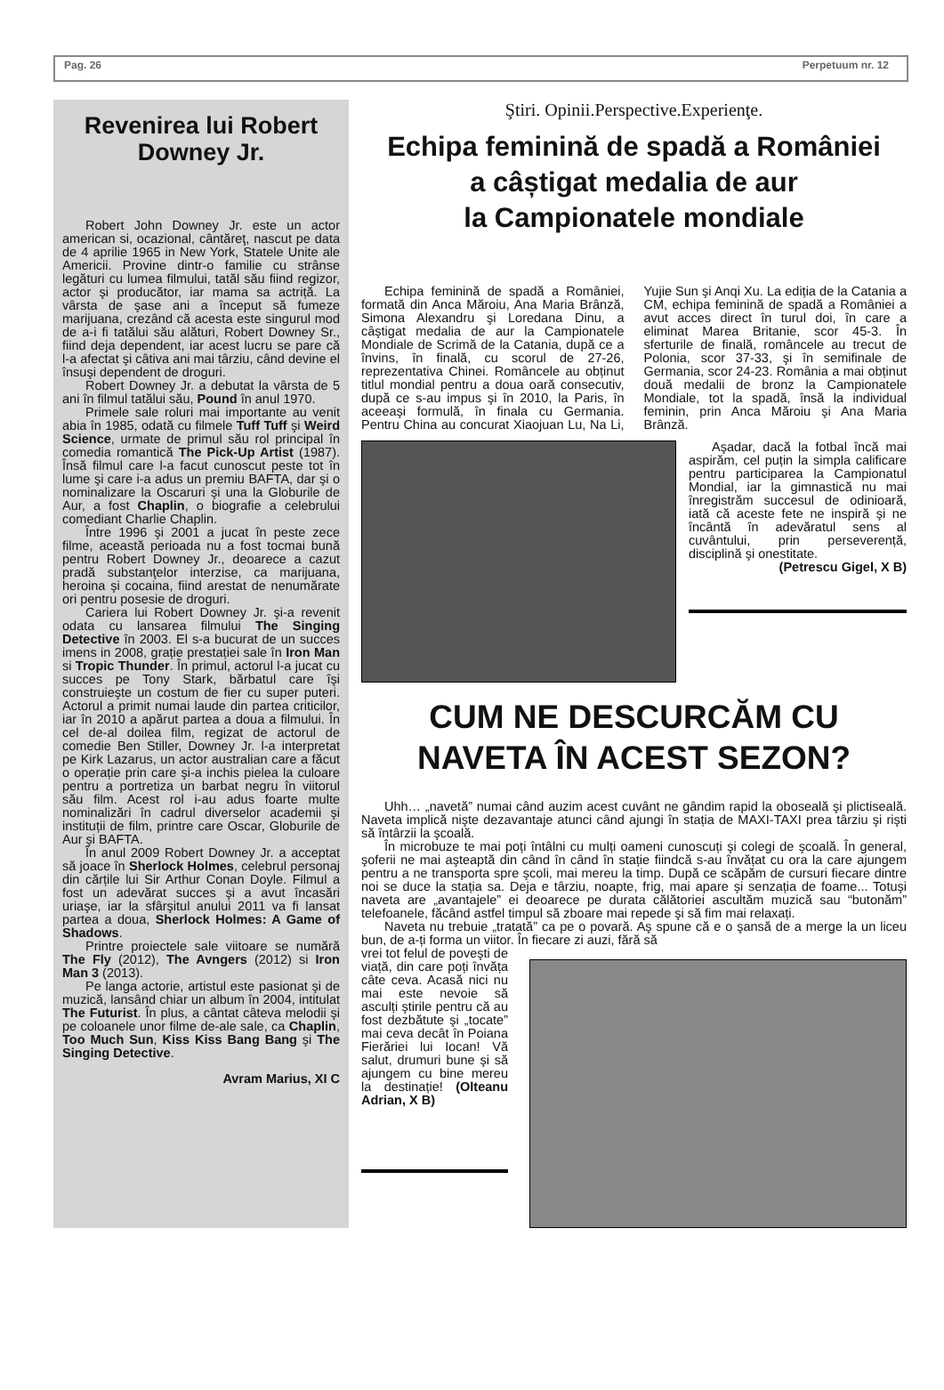Pag. 26 Perpetuum nr. 12
Revenirea lui Robert Downey Jr.
Robert John Downey Jr. este un actor american si, ocazional, cântăreţ, nascut pe data de 4 aprilie 1965 in New York, Statele Unite ale Americii. Provine dintr-o familie cu strânse legături cu lumea filmului, tatăl său fiind regizor, actor şi producător, iar mama sa actriță. La vârsta de şase ani a început să fumeze marijuana, crezând că acesta este singurul mod de a-i fi tatălui său alături, Robert Downey Sr., fiind deja dependent, iar acest lucru se pare că l-a afectat şi câtiva ani mai târziu, când devine el însuşi dependent de droguri.
Robert Downey Jr. a debutat la vârsta de 5 ani în filmul tatălui său, Pound în anul 1970.
Primele sale roluri mai importante au venit abia în 1985, odată cu filmele Tuff Tuff şi Weird Science, urmate de primul său rol principal în comedia romantică The Pick-Up Artist (1987). Însă filmul care l-a facut cunoscut peste tot în lume şi care i-a adus un premiu BAFTA, dar şi o nominalizare la Oscaruri şi una la Globurile de Aur, a fost Chaplin, o biografie a celebrului comediant Charlie Chaplin.
Între 1996 şi 2001 a jucat în peste zece filme, această perioada nu a fost tocmai bună pentru Robert Downey Jr., deoarece a cazut pradă substanţelor interzise, ca marijuana, heroina şi cocaina, fiind arestat de nenumărate ori pentru posesie de droguri.
Cariera lui Robert Downey Jr. şi-a revenit odata cu lansarea filmului The Singing Detective în 2003. El s-a bucurat de un succes imens in 2008, grație prestației sale în Iron Man si Tropic Thunder. În primul, actorul l-a jucat cu succes pe Tony Stark, bărbatul care îşi construieşte un costum de fier cu super puteri. Actorul a primit numai laude din partea criticilor, iar în 2010 a apărut partea a doua a filmului. În cel de-al doilea film, regizat de actorul de comedie Ben Stiller, Downey Jr. l-a interpretat pe Kirk Lazarus, un actor australian care a făcut o operație prin care şi-a inchis pielea la culoare pentru a portretiza un barbat negru în viitorul său film. Acest rol i-au adus foarte multe nominalizări în cadrul diverselor academii şi instituții de film, printre care Oscar, Globurile de Aur şi BAFTA.
În anul 2009 Robert Downey Jr. a acceptat să joace în Sherlock Holmes, celebrul personaj din cărțile lui Sir Arthur Conan Doyle. Filmul a fost un adevărat succes şi a avut încasări uriaşe, iar la sfârşitul anului 2011 va fi lansat partea a doua, Sherlock Holmes: A Game of Shadows.
Printre proiectele sale viitoare se numără The Fly (2012), The Avngers (2012) si Iron Man 3 (2013).
Pe langa actorie, artistul este pasionat şi de muzică, lansând chiar un album în 2004, intitulat The Futurist. În plus, a cântat câteva melodii şi pe coloanele unor filme de-ale sale, ca Chaplin, Too Much Sun, Kiss Kiss Bang Bang şi The Singing Detective.
Avram Marius, XI C
Ştiri. Opinii.Perspective.Experienţe.
Echipa feminină de spadă a României
a câștigat medalia de aur
la Campionatele mondiale
Echipa feminină de spadă a României, formată din Anca Măroiu, Ana Maria Brânză, Simona Alexandru şi Loredana Dinu, a câştigat medalia de aur la Campionatele Mondiale de Scrimă de la Catania, după ce a învins, în finală, cu scorul de 27-26, reprezentativa Chinei. Româncele au obținut titlul mondial pentru a doua oară consecutiv, după ce s-au impus şi în 2010, la Paris, în aceeaşi formulă, în finala cu Germania. Pentru China au concurat Xiaojuan Lu, Na Li, Yujie Sun şi Anqi Xu. La ediția de la Catania a CM, echipa feminină de spadă a României a avut acces direct în turul doi, în care a eliminat Marea Britanie, scor 45-3. În sferturile de finală, româncele au trecut de Polonia, scor 37-33, şi în semifinale de Germania, scor 24-23. România a mai obținut două medalii de bronz la Campionatele Mondiale, tot la spadă, însă la individual feminin, prin Anca Măroiu şi Ana Maria Brânză.
Aşadar, dacă la fotbal încă mai aspirăm, cel puțin la simpla calificare pentru participarea la Campionatul Mondial, iar la gimnastică nu mai înregistrăm succesul de odinioară, iată că aceste fete ne inspiră şi ne încântă în adevăratul sens al cuvântului, prin perseverență, disciplină şi onestitate.
(Petrescu Gigel, X B)
CUM NE DESCURCĂM CU
NAVETA ÎN ACEST SEZON?
Uhh… „navetă” numai când auzim acest cuvânt ne gândim rapid la oboseală şi plictiseală. Naveta implică nişte dezavantaje atunci când ajungi în stația de MAXI-TAXI prea târziu şi rişti să întârzii la şcoală.
În microbuze te mai poți întâlni cu mulți oameni cunoscuți şi colegi de şcoală. În general, şoferii ne mai aşteaptă din când în când în stație fiindcă s-au învățat cu ora la care ajungem pentru a ne transporta spre şcoli, mai mereu la timp. După ce scăpăm de cursuri fiecare dintre noi se duce la stația sa. Deja e târziu, noapte, frig, mai apare şi senzația de foame... Totuşi naveta are „avantajele” ei deoarece pe durata călătoriei ascultăm muzică sau “butonăm” telefoanele, făcând astfel timpul să zboare mai repede şi să fim mai relaxați.
Naveta nu trebuie „tratată” ca pe o povară. Aş spune că e o şansă de a merge la un liceu bun, de a-ți forma un viitor. În fiecare zi auzi, fără să
vrei tot felul de poveşti de viață, din care poți învăța câte ceva. Acasă nici nu mai este nevoie să asculți ştirile pentru că au fost dezbătute şi „tocate” mai ceva decât în Poiana Fierăriei lui Iocan! Vă salut, drumuri bune şi să ajungem cu bine mereu la destinație! (Olteanu Adrian, X B)